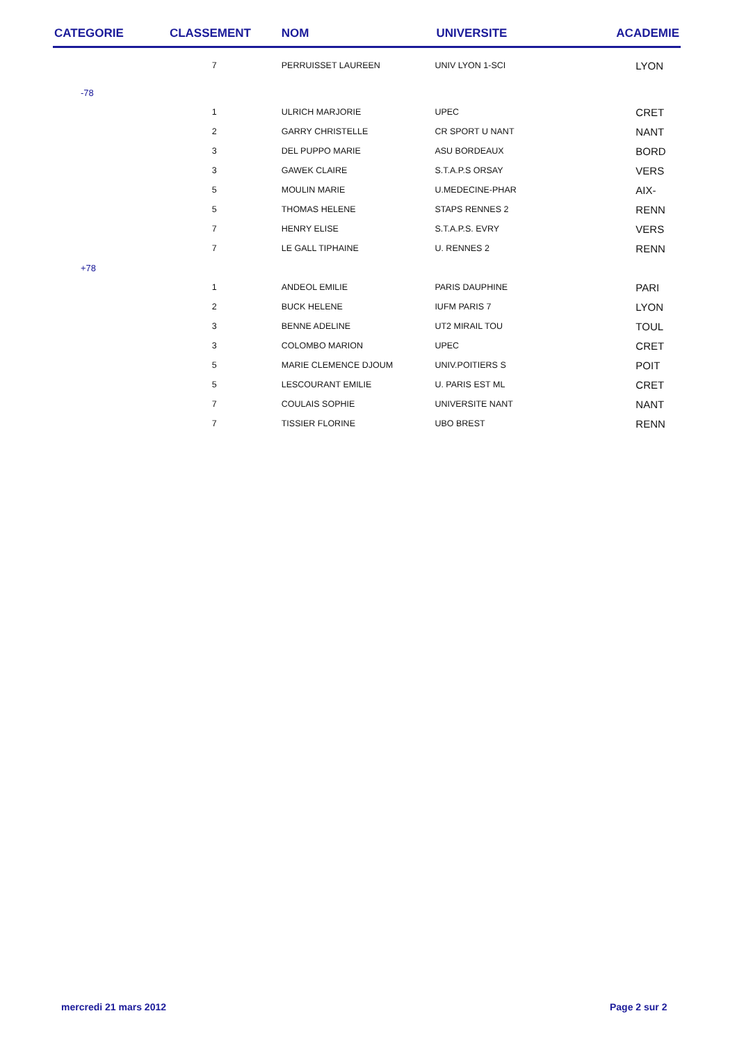| CATEGORIE | CLASSEMENT | NOM | UNIVERSITE | ACADEMIE |
| --- | --- | --- | --- | --- |
| | 7 | PERRUISSET LAUREEN | UNIV LYON 1-SCI | LYON |
| -78 | | | | |
| | 1 | ULRICH MARJORIE | UPEC | CRET |
| | 2 | GARRY CHRISTELLE | CR SPORT U NANT | NANT |
| | 3 | DEL PUPPO MARIE | ASU BORDEAUX | BORD |
| | 3 | GAWEK CLAIRE | S.T.A.P.S ORSAY | VERS |
| | 5 | MOULIN MARIE | U.MEDECINE-PHAR | AIX- |
| | 5 | THOMAS HELENE | STAPS RENNES 2 | RENN |
| | 7 | HENRY ELISE | S.T.A.P.S. EVRY | VERS |
| | 7 | LE GALL TIPHAINE | U. RENNES 2 | RENN |
| +78 | | | | |
| | 1 | ANDEOL EMILIE | PARIS DAUPHINE | PARI |
| | 2 | BUCK HELENE | IUFM PARIS 7 | LYON |
| | 3 | BENNE ADELINE | UT2 MIRAIL TOU | TOUL |
| | 3 | COLOMBO MARION | UPEC | CRET |
| | 5 | MARIE CLEMENCE DJOUM | UNIV.POITIERS S | POIT |
| | 5 | LESCOURANT EMILIE | U. PARIS EST ML | CRET |
| | 7 | COULAIS SOPHIE | UNIVERSITE NANT | NANT |
| | 7 | TISSIER FLORINE | UBO BREST | RENN |
mercredi 21 mars 2012 Page 2 sur 2